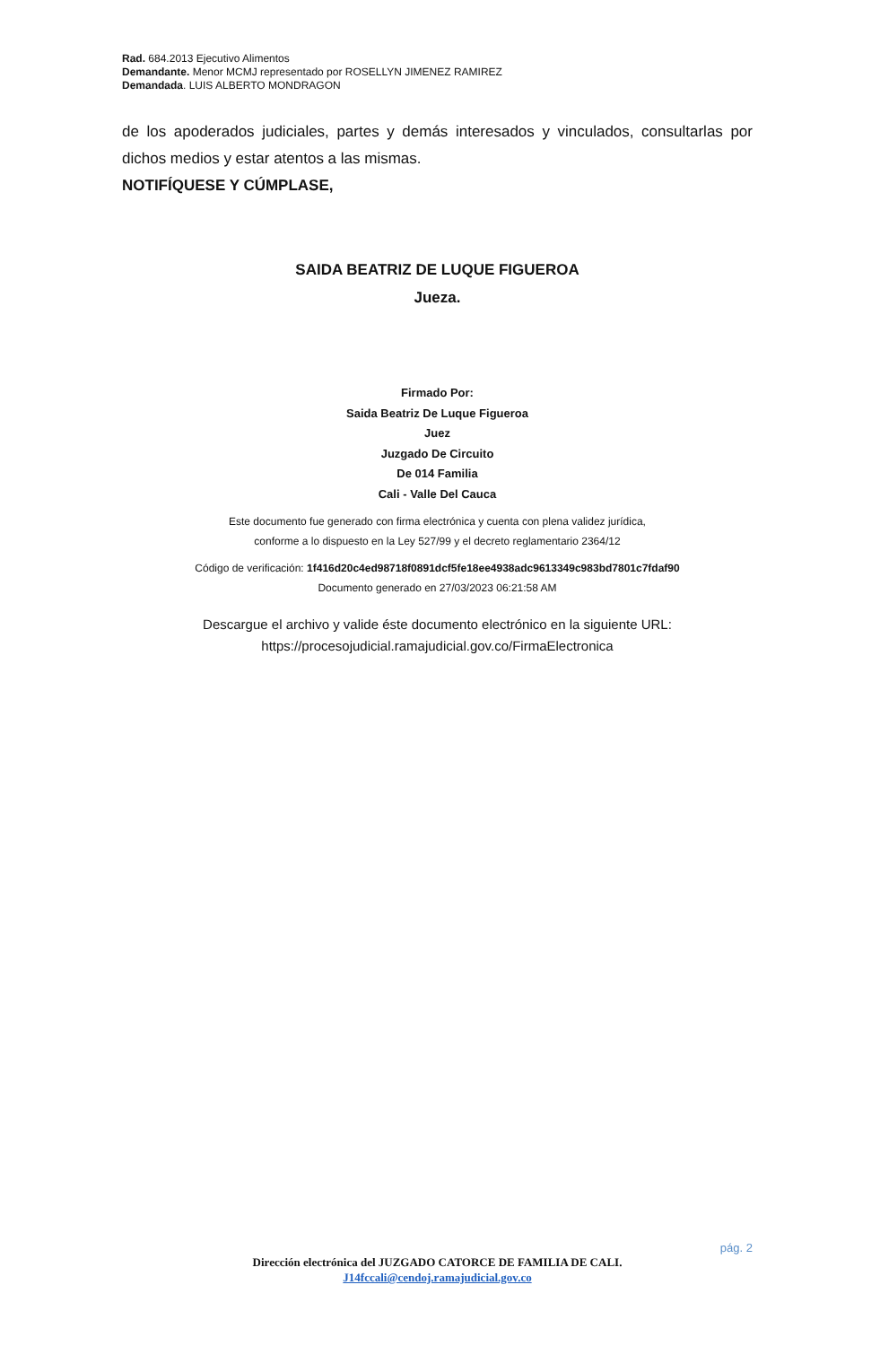Rad. 684.2013 Ejecutivo Alimentos
Demandante. Menor MCMJ representado por ROSELLYN JIMENEZ RAMIREZ
Demandada. LUIS ALBERTO MONDRAGON
de los apoderados judiciales, partes y demás interesados y vinculados, consultarlas por dichos medios y estar atentos a las mismas.
NOTIFÍQUESE Y CÚMPLASE,
SAIDA BEATRIZ DE LUQUE FIGUEROA
Jueza.
Firmado Por:
Saida Beatriz De Luque Figueroa
Juez
Juzgado De Circuito
De 014 Familia
Cali - Valle Del Cauca
Este documento fue generado con firma electrónica y cuenta con plena validez jurídica,
conforme a lo dispuesto en la Ley 527/99 y el decreto reglamentario 2364/12
Código de verificación: 1f416d20c4ed98718f0891dcf5fe18ee4938adc9613349c983bd7801c7fdaf90
Documento generado en 27/03/2023 06:21:58 AM
Descargue el archivo y valide éste documento electrónico en la siguiente URL:
https://procesojudicial.ramajudicial.gov.co/FirmaElectronica
pág. 2
Dirección electrónica del JUZGADO CATORCE DE FAMILIA DE CALI.
J14fccali@cendoj.ramajudicial.gov.co